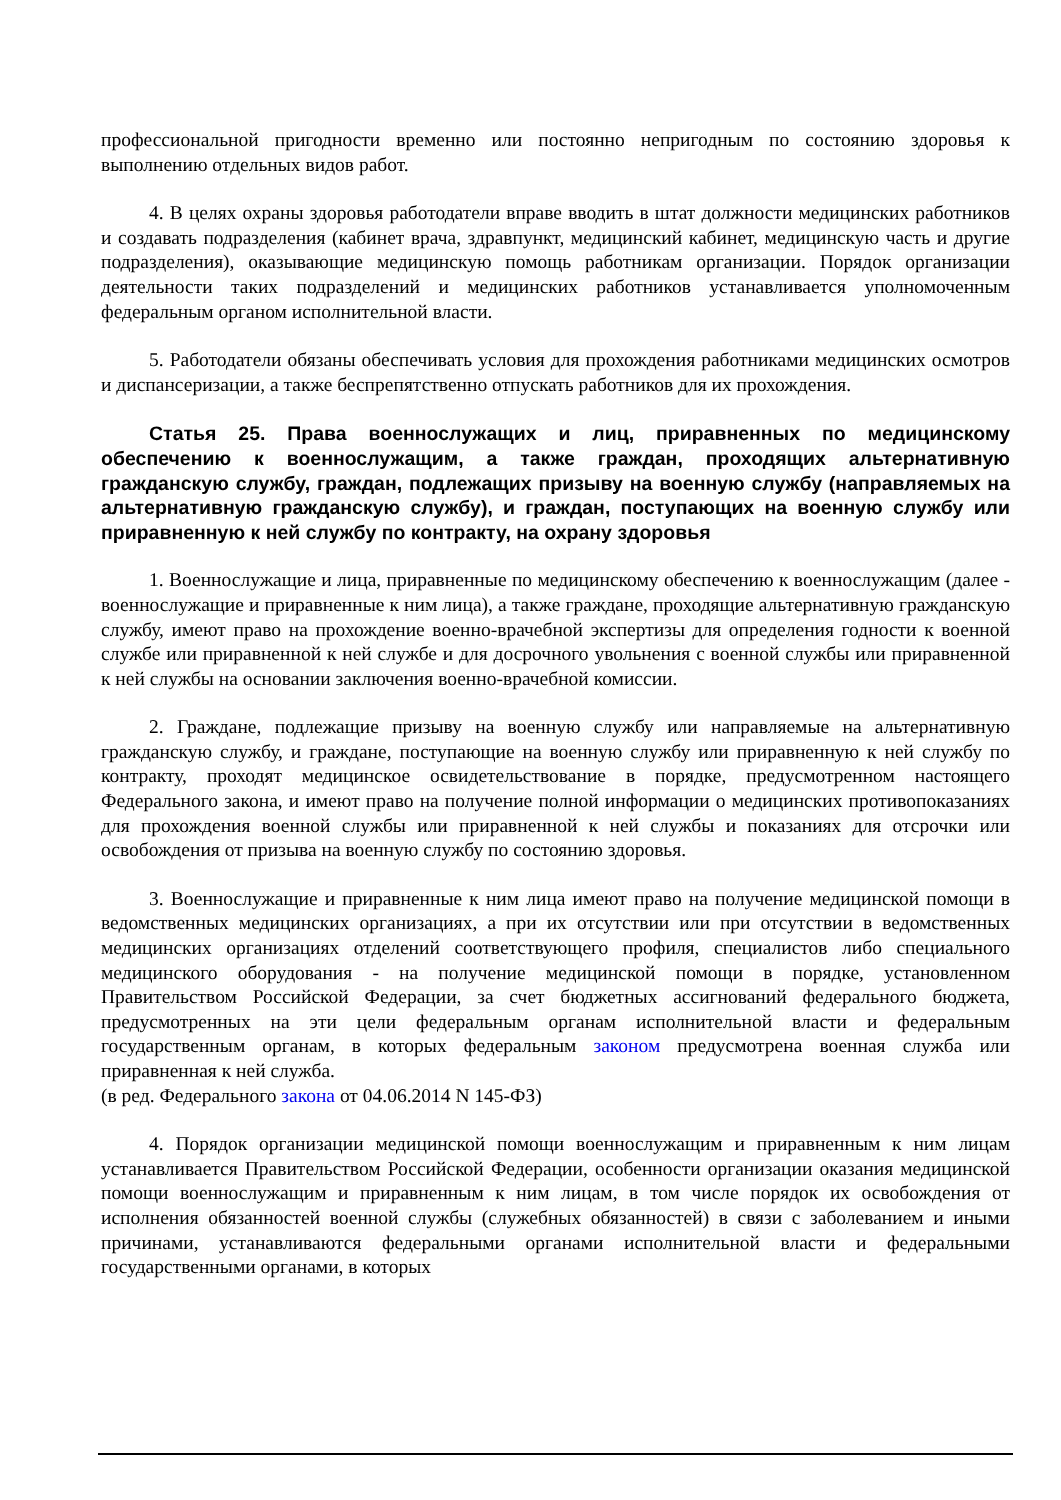профессиональной пригодности временно или постоянно непригодным по состоянию здоровья к выполнению отдельных видов работ.
4. В целях охраны здоровья работодатели вправе вводить в штат должности медицинских работников и создавать подразделения (кабинет врача, здравпункт, медицинский кабинет, медицинскую часть и другие подразделения), оказывающие медицинскую помощь работникам организации. Порядок организации деятельности таких подразделений и медицинских работников устанавливается уполномоченным федеральным органом исполнительной власти.
5. Работодатели обязаны обеспечивать условия для прохождения работниками медицинских осмотров и диспансеризации, а также беспрепятственно отпускать работников для их прохождения.
Статья 25. Права военнослужащих и лиц, приравненных по медицинскому обеспечению к военнослужащим, а также граждан, проходящих альтернативную гражданскую службу, граждан, подлежащих призыву на военную службу (направляемых на альтернативную гражданскую службу), и граждан, поступающих на военную службу или приравненную к ней службу по контракту, на охрану здоровья
1. Военнослужащие и лица, приравненные по медицинскому обеспечению к военнослужащим (далее - военнослужащие и приравненные к ним лица), а также граждане, проходящие альтернативную гражданскую службу, имеют право на прохождение военно-врачебной экспертизы для определения годности к военной службе или приравненной к ней службе и для досрочного увольнения с военной службы или приравненной к ней службы на основании заключения военно-врачебной комиссии.
2. Граждане, подлежащие призыву на военную службу или направляемые на альтернативную гражданскую службу, и граждане, поступающие на военную службу или приравненную к ней службу по контракту, проходят медицинское освидетельствование в порядке, предусмотренном настоящего Федерального закона, и имеют право на получение полной информации о медицинских противопоказаниях для прохождения военной службы или приравненной к ней службы и показаниях для отсрочки или освобождения от призыва на военную службу по состоянию здоровья.
3. Военнослужащие и приравненные к ним лица имеют право на получение медицинской помощи в ведомственных медицинских организациях, а при их отсутствии или при отсутствии в ведомственных медицинских организациях отделений соответствующего профиля, специалистов либо специального медицинского оборудования - на получение медицинской помощи в порядке, установленном Правительством Российской Федерации, за счет бюджетных ассигнований федерального бюджета, предусмотренных на эти цели федеральным органам исполнительной власти и федеральным государственным органам, в которых федеральным законом предусмотрена военная служба или приравненная к ней служба.
(в ред. Федерального закона от 04.06.2014 N 145-ФЗ)
4. Порядок организации медицинской помощи военнослужащим и приравненным к ним лицам устанавливается Правительством Российской Федерации, особенности организации оказания медицинской помощи военнослужащим и приравненным к ним лицам, в том числе порядок их освобождения от исполнения обязанностей военной службы (служебных обязанностей) в связи с заболеванием и иными причинами, устанавливаются федеральными органами исполнительной власти и федеральными государственными органами, в которых